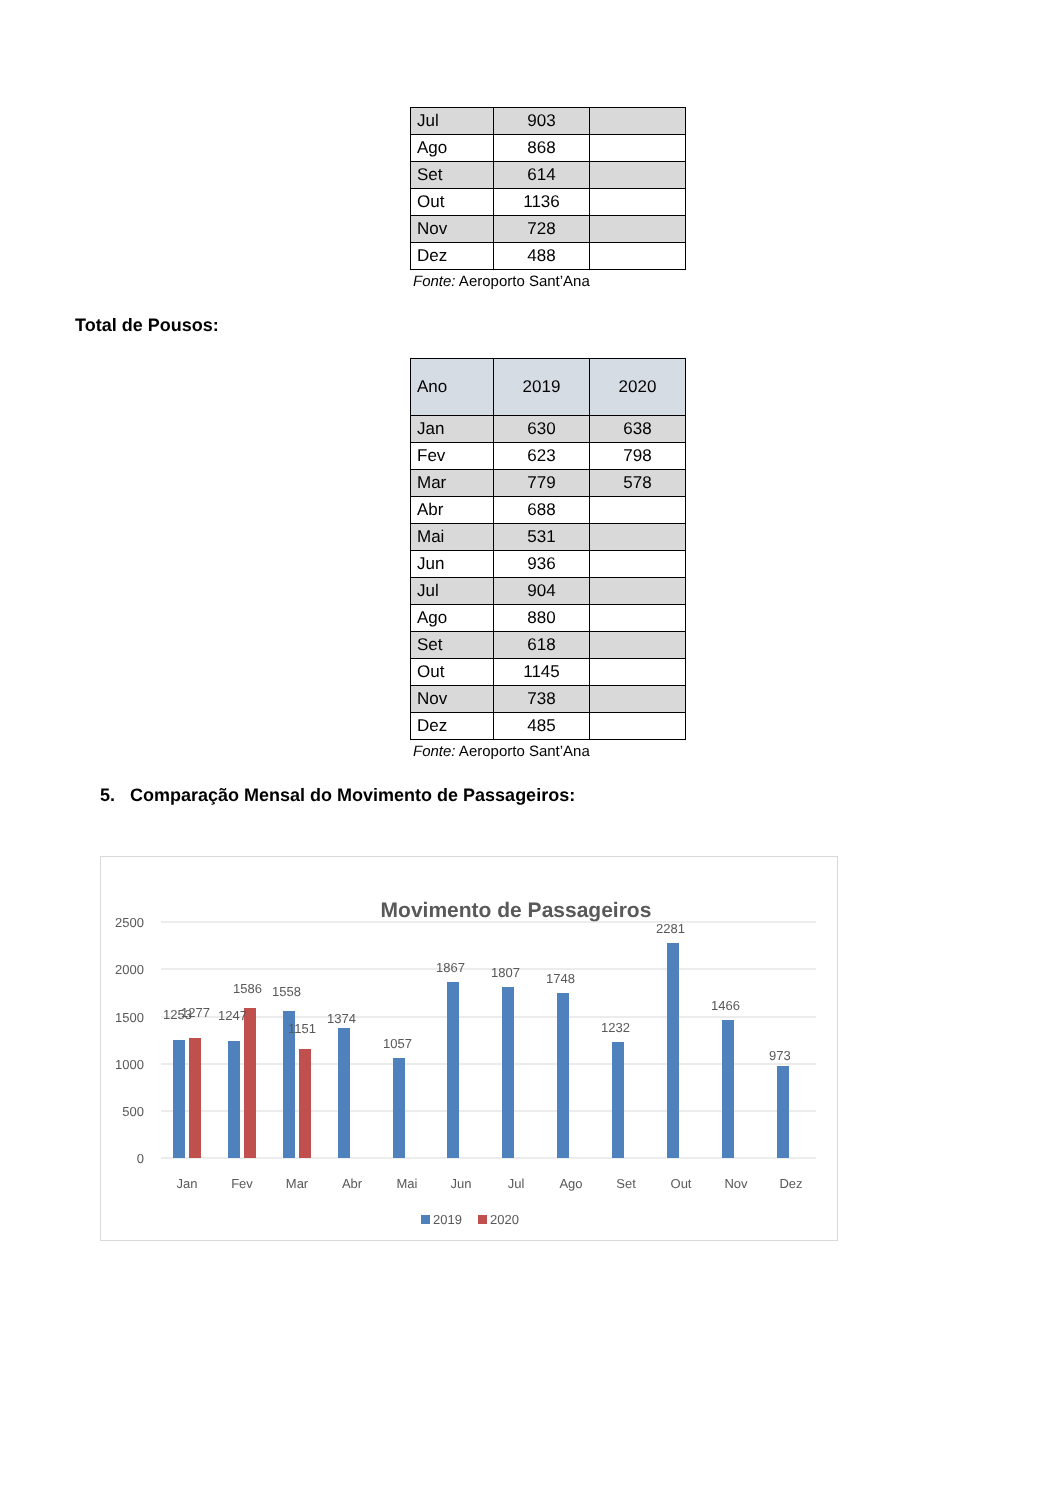| Jul | 903 | |
| Ago | 868 | |
| Set | 614 | |
| Out | 1136 | |
| Nov | 728 | |
| Dez | 488 | |
Fonte: Aeroporto Sant’Ana
Total de Pousos:
| Ano | 2019 | 2020 |
| --- | --- | --- |
| Jan | 630 | 638 |
| Fev | 623 | 798 |
| Mar | 779 | 578 |
| Abr | 688 | |
| Mai | 531 | |
| Jun | 936 | |
| Jul | 904 | |
| Ago | 880 | |
| Set | 618 | |
| Out | 1145 | |
| Nov | 738 | |
| Dez | 485 | |
Fonte: Aeroporto Sant’Ana
5. Comparação Mensal do Movimento de Passageiros:
Movimento de Passageiros
2500
2000
1500
1000
500
0
1253
1277
1247
1586
1558
1151
1374
1057
1867
1807
1748
1232
2281
1466
973
Jan
Fev
Mar
Abr
Mai
Jun
Jul
Ago
Set
Out
Nov
Dez
2019
2020